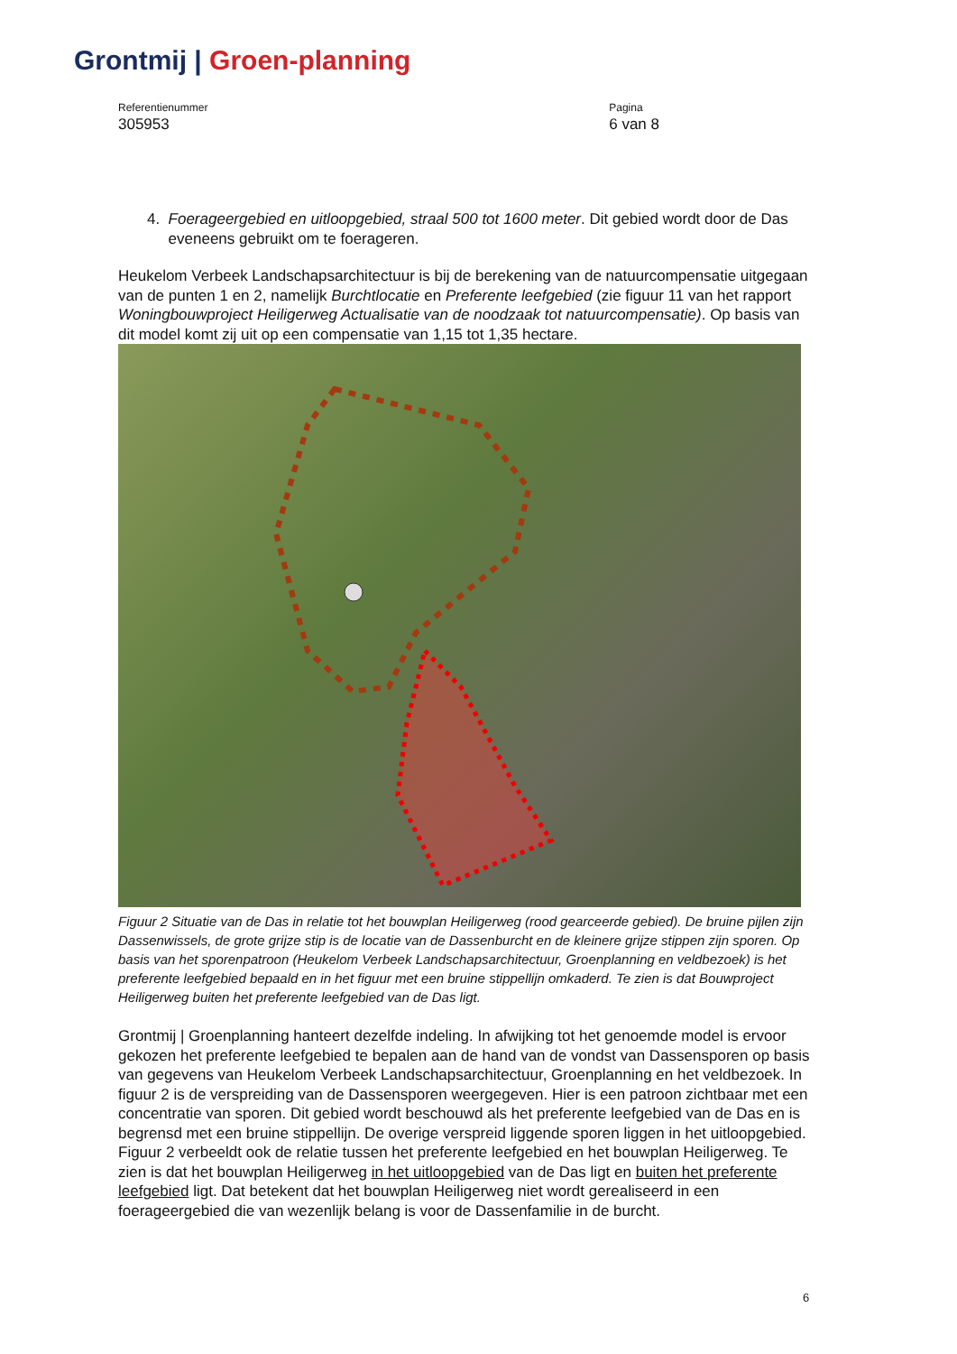Grontmij | Groen-planning
Referentienummer
305953
Pagina
6 van 8
4. Foerageergebied en uitloopgebied, straal 500 tot 1600 meter. Dit gebied wordt door de Das eveneens gebruikt om te foerageren.
Heukelom Verbeek Landschapsarchitectuur is bij de berekening van de natuurcompensatie uitgegaan van de punten 1 en 2, namelijk Burchtlocatie en Preferente leefgebied (zie figuur 11 van het rapport Woningbouwproject Heiligerweg Actualisatie van de noodzaak tot natuurcompensatie). Op basis van dit model komt zij uit op een compensatie van 1,15 tot 1,35 hectare.
Figuur 2 Situatie van de Das in relatie tot het bouwplan Heiligerweg (rood gearceerde gebied). De bruine pijlen zijn Dassenwissels, de grote grijze stip is de locatie van de Dassenburcht en de kleinere grijze stippen zijn sporen. Op basis van het sporenpatroon (Heukelom Verbeek Landschapsarchitectuur, Groenplanning en veldbezoek) is het preferente leefgebied bepaald en in het figuur met een bruine stippellijn omkaderd. Te zien is dat Bouwproject Heiligerweg buiten het preferente leefgebied van de Das ligt.
Grontmij | Groenplanning hanteert dezelfde indeling. In afwijking tot het genoemde model is ervoor gekozen het preferente leefgebied te bepalen aan de hand van de vondst van Dassensporen op basis van gegevens van Heukelom Verbeek Landschapsarchitectuur, Groenplanning en het veldbezoek. In figuur 2 is de verspreiding van de Dassensporen weergegeven. Hier is een patroon zichtbaar met een concentratie van sporen. Dit gebied wordt beschouwd als het preferente leefgebied van de Das en is begrensd met een bruine stippellijn. De overige verspreid liggende sporen liggen in het uitloopgebied. Figuur 2 verbeeldt ook de relatie tussen het preferente leefgebied en het bouwplan Heiligerweg. Te zien is dat het bouwplan Heiligerweg in het uitloopgebied van de Das ligt en buiten het preferente leefgebied ligt. Dat betekent dat het bouwplan Heiligerweg niet wordt gerealiseerd in een foerageergebied die van wezenlijk belang is voor de Dassenfamilie in de burcht.
6